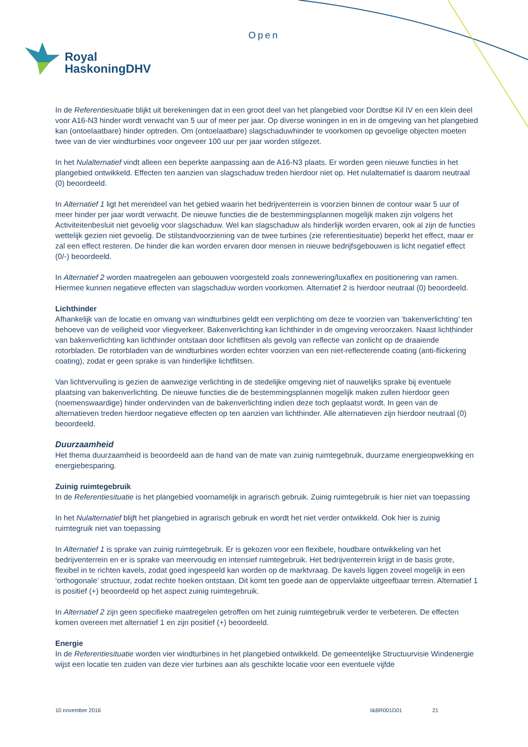Open
Royal
HaskoningDHV
In de Referentiesituatie blijkt uit berekeningen dat in een groot deel van het plangebied voor Dordtse Kil IV en een klein deel voor A16-N3 hinder wordt verwacht van 5 uur of meer per jaar. Op diverse woningen in en in de omgeving van het plangebied kan (ontoelaatbare) hinder optreden. Om (ontoelaatbare) slagschaduwhinder te voorkomen op gevoelige objecten moeten twee van de vier windturbines voor ongeveer 100 uur per jaar worden stilgezet.
In het Nulalternatief vindt alleen een beperkte aanpassing aan de A16-N3 plaats. Er worden geen nieuwe functies in het plangebied ontwikkeld. Effecten ten aanzien van slagschaduw treden hierdoor niet op. Het nulalternatief is daarom neutraal (0) beoordeeld.
In Alternatief 1 ligt het merendeel van het gebied waarin het bedrijventerrein is voorzien binnen de contour waar 5 uur of meer hinder per jaar wordt verwacht. De nieuwe functies die de bestemmingsplannen mogelijk maken zijn volgens het Activiteitenbesluit niet gevoelig voor slagschaduw. Wel kan slagschaduw als hinderlijk worden ervaren, ook al zijn de functies wettelijk gezien niet gevoelig. De stilstandvoorziening van de twee turbines (zie referentiesituatie) beperkt het effect, maar er zal een effect resteren. De hinder die kan worden ervaren door mensen in nieuwe bedrijfsgebouwen is licht negatief effect (0/-) beoordeeld.
In Alternatief 2 worden maatregelen aan gebouwen voorgesteld zoals zonnewering/luxaflex en positionering van ramen. Hiermee kunnen negatieve effecten van slagschaduw worden voorkomen. Alternatief 2 is hierdoor neutraal (0) beoordeeld.
Lichthinder
Afhankelijk van de locatie en omvang van windturbines geldt een verplichting om deze te voorzien van ‘bakenverlichting’ ten behoeve van de veiligheid voor vliegverkeer. Bakenverlichting kan lichthinder in de omgeving veroorzaken. Naast lichthinder van bakenverlichting kan lichthinder ontstaan door lichtflitsen als gevolg van reflectie van zonlicht op de draaiende rotorbladen. De rotorbladen van de windturbines worden echter voorzien van een niet-reflecterende coating (anti-flickering coating), zodat er geen sprake is van hinderlijke lichtflitsen.
Van lichtvervuiling is gezien de aanwezige verlichting in de stedelijke omgeving niet of nauwelijks sprake bij eventuele plaatsing van bakenverlichting. De nieuwe functies die de bestemmingsplannen mogelijk maken zullen hierdoor geen (noemenswaardige) hinder ondervinden van de bakenverlichting indien deze toch geplaatst wordt. In geen van de alternatieven treden hierdoor negatieve effecten op ten aanzien van lichthinder. Alle alternatieven zijn hierdoor neutraal (0) beoordeeld.
Duurzaamheid
Het thema duurzaamheid is beoordeeld aan de hand van de mate van zuinig ruimtegebruik, duurzame energieopwekking en energiebesparing.
Zuinig ruimtegebruik
In de Referentiesituatie is het plangebied voornamelijk in agrarisch gebruik. Zuinig ruimtegebruik is hier niet van toepassing
In het Nulalternatief blijft het plangebied in agrarisch gebruik en wordt het niet verder ontwikkeld. Ook hier is zuinig ruimtegruik niet van toepassing
In Alternatief 1 is sprake van zuinig ruimtegebruik. Er is gekozen voor een flexibele, houdbare ontwikkeling van het bedrijventerrein en er is sprake van meervoudig en intensief ruimtegebruik. Het bedrijventerrein krijgt in de basis grote, flexibel in te richten kavels, zodat goed ingespeeld kan worden op de marktvraag. De kavels liggen zoveel mogelijk in een ‘orthogonale’ structuur, zodat rechte hoeken ontstaan. Dit komt ten goede aan de oppervlakte uitgeefbaar terrein. Alternatief 1 is positief (+) beoordeeld op het aspect zuinig ruimtegebruik.
In Alternatief 2 zijn geen specifieke maatregelen getroffen om het zuinig ruimtegebruik verder te verbeteren. De effecten komen overeen met alternatief 1 en zijn positief (+) beoordeeld.
Energie
In de Referentiesituatie worden vier windturbines in het plangebied ontwikkeld. De gemeentelijke Structuurvisie Windenergie wijst een locatie ten zuiden van deze vier turbines aan als geschikte locatie voor een eventuele vijfde
10 november 2016 I&BR001D01 21